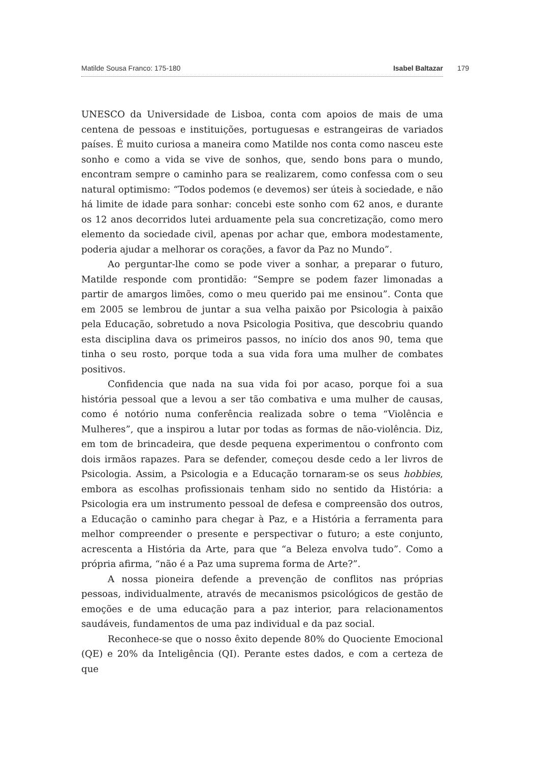Matilde Sousa Franco: 175-180 Isabel Baltazar 179
UNESCO da Universidade de Lisboa, conta com apoios de mais de uma centena de pessoas e instituições, portuguesas e estrangeiras de variados países. É muito curiosa a maneira como Matilde nos conta como nasceu este sonho e como a vida se vive de sonhos, que, sendo bons para o mundo, encontram sempre o caminho para se realizarem, como confessa com o seu natural optimismo: “Todos podemos (e devemos) ser úteis à sociedade, e não há limite de idade para sonhar: concebi este sonho com 62 anos, e durante os 12 anos decorridos lutei arduamente pela sua concretização, como mero elemento da sociedade civil, apenas por achar que, embora modestamente, poderia ajudar a melhorar os corações, a favor da Paz no Mundo”.
Ao perguntar-lhe como se pode viver a sonhar, a preparar o futuro, Matilde responde com prontidão: “Sempre se podem fazer limonadas a partir de amargos limões, como o meu querido pai me ensinou”. Conta que em 2005 se lembrou de juntar a sua velha paixão por Psicologia à paixão pela Educação, sobretudo a nova Psicologia Positiva, que descobriu quando esta disciplina dava os primeiros passos, no início dos anos 90, tema que tinha o seu rosto, porque toda a sua vida fora uma mulher de combates positivos.
Confidencia que nada na sua vida foi por acaso, porque foi a sua história pessoal que a levou a ser tão combativa e uma mulher de causas, como é notório numa conferência realizada sobre o tema “Violência e Mulheres”, que a inspirou a lutar por todas as formas de não-violência. Diz, em tom de brincadeira, que desde pequena experimentou o confronto com dois irmãos rapazes. Para se defender, começou desde cedo a ler livros de Psicologia. Assim, a Psicologia e a Educação tornaram-se os seus hobbies, embora as escolhas profissionais tenham sido no sentido da História: a Psicologia era um instrumento pessoal de defesa e compreensão dos outros, a Educação o caminho para chegar à Paz, e a História a ferramenta para melhor compreender o presente e perspectivar o futuro; a este conjunto, acrescenta a História da Arte, para que “a Beleza envolva tudo”. Como a própria afirma, “não é a Paz uma suprema forma de Arte?”.
A nossa pioneira defende a prevenção de conflitos nas próprias pessoas, individualmente, através de mecanismos psicológicos de gestão de emoções e de uma educação para a paz interior, para relacionamentos saudáveis, fundamentos de uma paz individual e da paz social.
Reconhece-se que o nosso êxito depende 80% do Quociente Emocional (QE) e 20% da Inteligência (QI). Perante estes dados, e com a certeza de que